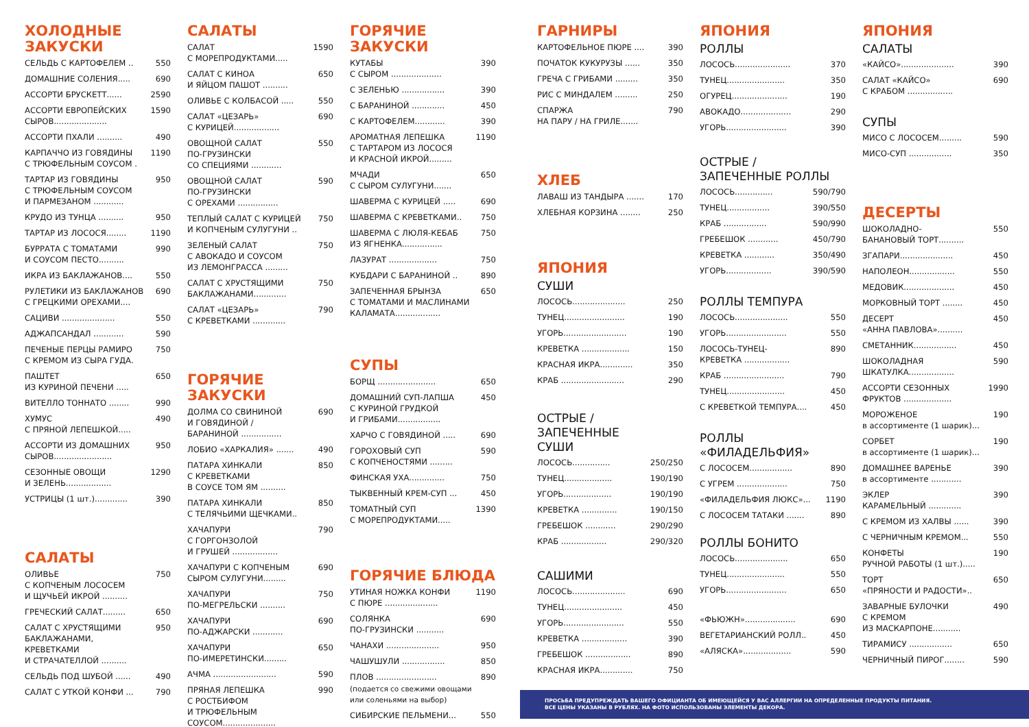ХОЛОДНЫЕ
ЗАКУСКИ
СЕЛЬДЬ С КАРТОФЕЛЕМ .. 550
ДОМАШНИЕ СОЛЕНИЯ..... 690
АССОРТИ БРУСКЕТТ...... 2590
АССОРТИ ЕВРОПЕЙСКИХ
СЫРОВ..................... 1590
АССОРТИ ПХАЛИ .......... 490
КАРПАЧЧО ИЗ ГОВЯДИНЫ
С ТРЮФЕЛЬНЫМ СОУСОМ . 1190
ТАРТАР ИЗ ГОВЯДИНЫ
С ТРЮФЕЛЬНЫМ СОУСОМ
И ПАРМЕЗАНОМ ............ 950
КРУДО ИЗ ТУНЦА .......... 950
ТАРТАР ИЗ ЛОСОСЯ........ 1190
БУРРАТА С ТОМАТАМИ
И СОУСОМ ПЕСТО.......... 990
ИКРА ИЗ БАКЛАЖАНОВ.... 550
РУЛЕТИКИ ИЗ БАКЛАЖАНОВ
С ГРЕЦКИМИ ОРЕХАМИ.... 690
САЦИВИ ..................... 550
АДЖАПСАНДАЛ ............ 590
ПЕЧЕНЫЕ ПЕРЦЫ РАМИРО
С КРЕМОМ ИЗ СЫРА ГУДА. 750
ПАШТЕТ
ИЗ КУРИНОЙ ПЕЧЕНИ ..... 650
ВИТЕЛЛО ТОННАТО ........ 990
ХУМУС
С ПРЯНОЙ ЛЕПЕШКОЙ..... 490
АССОРТИ ИЗ ДОМАШНИХ
СЫРОВ....................... 950
СЕЗОННЫЕ ОВОЩИ
И ЗЕЛЕНЬ.................. 1290
УСТРИЦЫ (1 шт.)............. 390
САЛАТЫ
ОЛИВЬЕ
С КОПЧЕНЫМ ЛОСОСЕМ
И ЩУЧЬЕЙ ИКРОЙ .......... 750
ГРЕЧЕСКИЙ САЛАТ......... 650
САЛАТ С ХРУСТЯЩИМИ
БАКЛАЖАНАМИ,
КРЕВЕТКАМИ
И СТРАЧАТЕЛЛОЙ .......... 950
СЕЛЬДЬ ПОД ШУБОЙ ...... 490
САЛАТ С УТКОЙ КОНФИ ... 790
САЛАТЫ
САЛАТ
С МОРЕПРОДУКТАМИ..... 1590
САЛАТ С КИНОА
И ЯЙЦОМ ПАШОТ .......... 650
ОЛИВЬЕ С КОЛБАСОЙ ..... 550
САЛАТ «ЦЕЗАРЬ»
С КУРИЦЕЙ.................. 690
ОВОЩНОЙ САЛАТ
ПО-ГРУЗИНСКИ
СО СПЕЦИЯМИ ............ 550
ОВОЩНОЙ САЛАТ
ПО-ГРУЗИНСКИ
С ОРЕХАМИ ................ 590
ТЕПЛЫЙ САЛАТ С КУРИЦЕЙ
И КОПЧЕНЫМ СУЛУГУНИ .. 750
ЗЕЛЕНЫЙ САЛАТ
С АВОКАДО И СОУСОМ
ИЗ ЛЕМОНГРАССА ......... 750
САЛАТ С ХРУСТЯЩИМИ
БАКЛАЖАНАМИ............. 750
САЛАТ «ЦЕЗАРЬ»
С КРЕВЕТКАМИ ............. 790
ГОРЯЧИЕ
ЗАКУСКИ
ДОЛМА СО СВИНИНОЙ
И ГОВЯДИНОЙ /
БАРАНИНОЙ ................ 690
ЛОБИО «ХАРКАЛИЯ» ....... 490
ПАТАРА ХИНКАЛИ
С КРЕВЕТКАМИ
В СОУСЕ ТОМ ЯМ .......... 850
ПАТАРА ХИНКАЛИ
С ТЕЛЯЧЬИМИ ЩЕЧКАМИ.. 850
ХАЧАПУРИ
С ГОРГОНЗОЛОЙ
И ГРУШЕЙ .................. 790
ХАЧАПУРИ С КОПЧЕНЫМ
СЫРОМ СУЛУГУНИ......... 690
ХАЧАПУРИ
ПО-МЕГРЕЛЬСКИ .......... 750
ХАЧАПУРИ
ПО-АДЖАРСКИ ............ 690
ХАЧАПУРИ
ПО-ИМЕРЕТИНСКИ......... 650
АЧМА ......................... 590
ПРЯНАЯ ЛЕПЕШКА
С РОСТБИФОМ
И ТРЮФЕЛЬНЫМ
СОУСОМ..................... 990
ГОРЯЧИЕ
ЗАКУСКИ
КУТАБЫ
С СЫРОМ .................... 390
С ЗЕЛЕНЬЮ ................. 390
С БАРАНИНОЙ ............. 450
С КАРТОФЕЛЕМ............ 390
АРОМАТНАЯ ЛЕПЕШКА
С ТАРТАРОМ ИЗ ЛОСОСЯ
И КРАСНОЙ ИКРОЙ......... 1190
МЧАДИ
С СЫРОМ СУЛУГУНИ....... 650
ШАВЕРМА С КУРИЦЕЙ ..... 690
ШАВЕРМА С КРЕВЕТКАМИ.. 750
ШАВЕРМА С ЛЮЛЯ-КЕБАБ
ИЗ ЯГНЕНКА................ 750
ЛАЗУРАТ ................... 750
КУБДАРИ С БАРАНИНОЙ .. 890
ЗАПЕЧЕННАЯ БРЫНЗА
С ТОМАТАМИ И МАСЛИНАМИ
КАЛАМАТА.................. 650
СУПЫ
БОРЩ ....................... 650
ДОМАШНИЙ СУП-ЛАПША
С КУРИНОЙ ГРУДКОЙ
И ГРИБАМИ................. 450
ХАРЧО С ГОВЯДИНОЙ ..... 690
ГОРОХОВЫЙ СУП
С КОПЧЕНОСТЯМИ ......... 590
ФИНСКАЯ УХА.............. 750
ТЫКВЕННЫЙ КРЕМ-СУП ... 450
ТОМАТНЫЙ СУП
С МОРЕПРОДУКТАМИ..... 1390
ГОРЯЧИЕ БЛЮДА
УТИНАЯ НОЖКА КОНФИ
С ПЮРЕ ..................... 1190
СОЛЯНКА
ПО-ГРУЗИНСКИ ........... 690
ЧАНАХИ ..................... 950
ЧАШУШУЛИ ................. 850
ПЛОВ ........................ 890
(подается со свежими овощами
или соленьями на выбор)
СИБИРСКИЕ ПЕЛЬМЕНИ... 550
ГАРНИРЫ
КАРТОФЕЛЬНОЕ ПЮРЕ .... 390
ПОЧАТОК КУКУРУЗЫ ...... 350
ГРЕЧА С ГРИБАМИ ......... 350
РИС С МИНДАЛЕМ ......... 250
СПАРЖА
НА ПАРУ / НА ГРИЛЕ....... 790
ХЛЕБ
ЛАВАШ ИЗ ТАНДЫРА ....... 170
ХЛЕБНАЯ КОРЗИНА ........ 250
ЯПОНИЯ
СУШИ
ЛОСОСЬ..................... 250
ТУНЕЦ........................ 190
УГОРЬ......................... 190
КРЕВЕТКА ................... 150
КРАСНАЯ ИКРА............. 350
КРАБ ......................... 290
ОСТРЫЕ /
ЗАПЕЧЕННЫЕ
СУШИ
ЛОСОСЬ............... 250/250
ТУНЕЦ................... 190/190
УГОРЬ................... 190/190
КРЕВЕТКА .............. 190/150
ГРЕБЕШОК ............ 290/290
КРАБ .................. 290/320
САШИМИ
ЛОСОСЬ..................... 690
ТУНЕЦ....................... 450
УГОРЬ........................ 550
КРЕВЕТКА .................. 390
ГРЕБЕШОК .................. 890
КРАСНАЯ ИКРА............. 750
ЯПОНИЯ
РОЛЛЫ
ЛОСОСЬ...................... 370
ТУНЕЦ....................... 350
ОГУРЕЦ...................... 190
АВОКАДО.................... 290
УГОРЬ........................ 390
ОСТРЫЕ /
ЗАПЕЧЕННЫЕ РОЛЛЫ
ЛОСОСЬ............... 590/790
ТУНЕЦ................. 390/550
КРАБ ................. 590/990
ГРЕБЕШОК ............ 450/790
КРЕВЕТКА ............ 350/490
УГОРЬ.................. 390/590
РОЛЛЫ ТЕМПУРА
ЛОСОСЬ..................... 550
УГОРЬ........................ 550
ЛОСОСЬ-ТУНЕЦ-
КРЕВЕТКА .................. 890
КРАБ ........................ 790
ТУНЕЦ....................... 450
С КРЕВЕТКОЙ ТЕМПУРА.... 450
РОЛЛЫ
«ФИЛАДЕЛЬФИЯ»
С ЛОСОСЕМ................. 890
С УГРЕМ .................... 750
«ФИЛАДЕЛЬФИЯ ЛЮКС»... 1190
С ЛОСОСЕМ ТАТАКИ ....... 890
РОЛЛЫ БОНИТО
ЛОСОСЬ..................... 650
ТУНЕЦ....................... 550
УГОРЬ........................ 650
«ФЬЮЖН».................... 690
ВЕГЕТАРИАНСКИЙ РОЛЛ.. 450
«АЛЯСКА»................... 590
ЯПОНИЯ
САЛАТЫ
«КАЙСО»..................... 390
САЛАТ «КАЙСО»
С КРАБОМ .................. 690
СУПЫ
МИСО С ЛОСОСЕМ......... 590
МИСО-СУП ................. 350
ДЕСЕРТЫ
ШОКОЛАДНО-
БАНАНОВЫЙ ТОРТ.......... 550
ЗГАПАРИ..................... 450
НАПОЛЕОН.................. 550
МЕДОВИК.................... 450
МОРКОВНЫЙ ТОРТ ........ 450
ДЕСЕРТ
«АННА ПАВЛОВА».......... 450
СМЕТАННИК................. 450
ШОКОЛАДНАЯ
ШКАТУЛКА.................. 590
АССОРТИ СЕЗОННЫХ
ФРУКТОВ ................... 1990
МОРОЖЕНОЕ
в ассортименте (1 шарик)... 190
СОРБЕТ
в ассортименте (1 шарик)... 190
ДОМАШНЕЕ ВАРЕНЬЕ
в ассортименте ............ 390
ЭКЛЕР
КАРАМЕЛЬНЫЙ ............. 390
С КРЕМОМ ИЗ ХАЛВЫ ...... 390
С ЧЕРНИЧНЫМ КРЕМОМ... 550
КОНФЕТЫ
РУЧНОЙ РАБОТЫ (1 шт.)..... 190
ТОРТ
«ПРЯНОСТИ И РАДОСТИ».. 650
ЗАВАРНЫЕ БУЛОЧКИ
С КРЕМОМ
ИЗ МАСКАРПОНЕ........... 490
ТИРАМИСУ ................. 650
ЧЕРНИЧНЫЙ ПИРОГ........ 590
ПРОСЬБА ПРЕДУПРЕЖДАТЬ ВАШЕГО ОФИЦИАНТА ОБ ИМЕЮЩЕЙСЯ У ВАС АЛЛЕРГИИ НА ОПРЕДЕЛЕННЫЕ ПРОДУКТЫ ПИТАНИЯ.
ВСЕ ЦЕНЫ УКАЗАНЫ В РУБЛЯХ. НА ФОТО ИСПОЛЬЗОВАНЫ ЭЛЕМЕНТЫ ДЕКОРА.